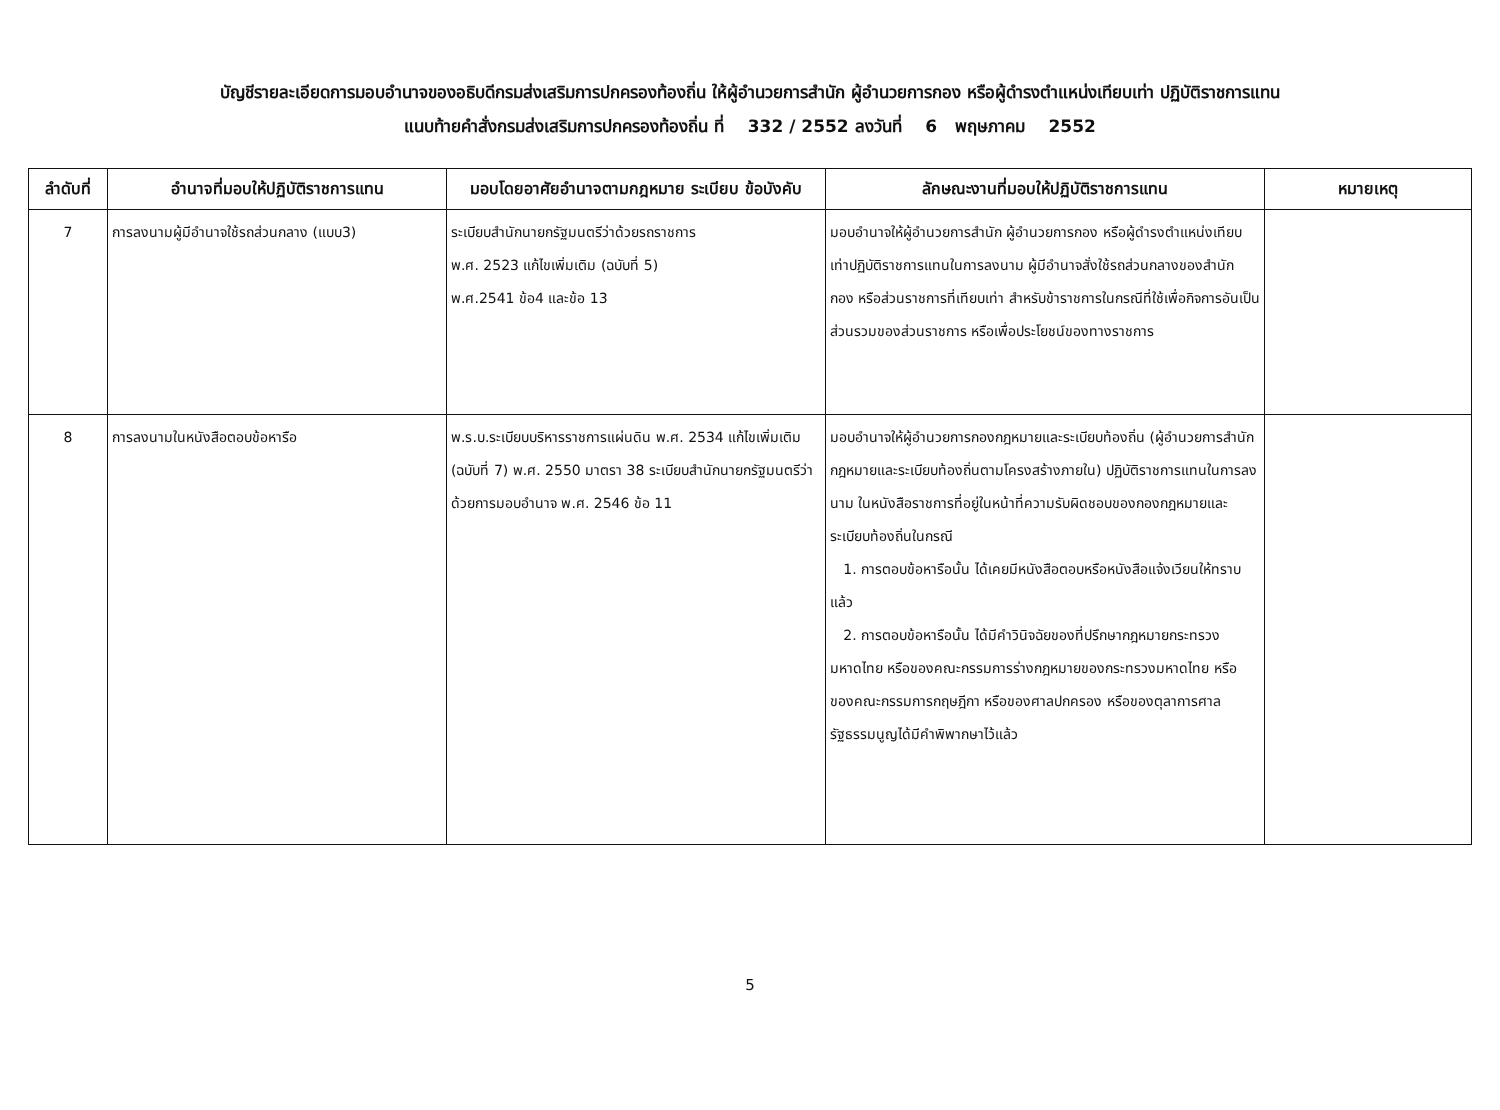บัญชีรายละเอียดการมอบอำนาจของอธิบดีกรมส่งเสริมการปกครองท้องถิ่น ให้ผู้อำนวยการสำนัก ผู้อำนวยการกอง หรือผู้ดำรงตำแหน่งเทียบเท่า ปฏิบัติราชการแทน
แนบท้ายคำสั่งกรมส่งเสริมการปกครองท้องถิ่น ที่ 332 / 2552 ลงวันที่ 6 พฤษภาคม 2552
| ลำดับที่ | อำนาจที่มอบให้ปฏิบัติราชการแทน | มอบโดยอาศัยอำนาจตามกฎหมาย ระเบียบ ข้อบังคับ | ลักษณะงานที่มอบให้ปฏิบัติราชการแทน | หมายเหตุ |
| --- | --- | --- | --- | --- |
| 7 | การลงนามผู้มีอำนาจใช้รถส่วนกลาง (แบบ3) | ระเบียบสำนักนายกรัฐมนตรีว่าด้วยรถราชการ พ.ศ. 2523 แก้ไขเพิ่มเติม (ฉบับที่ 5) พ.ศ.2541 ข้อ4 และข้อ 13 | มอบอำนาจให้ผู้อำนวยการสำนัก ผู้อำนวยการกอง หรือผู้ดำรงตำแหน่งเทียบเท่าปฏิบัติราชการแทนในการลงนาม ผู้มีอำนาจสั่งใช้รถส่วนกลางของสำนัก กอง หรือส่วนราชการที่เทียบเท่า สำหรับข้าราชการในกรณีที่ใช้เพื่อกิจการอันเป็นส่วนรวมของส่วนราชการ หรือเพื่อประโยชน์ของทางราชการ | |
| 8 | การลงนามในหนังสือตอบข้อหารือ | พ.ร.บ.ระเบียบบริหารราชการแผ่นดิน พ.ศ. 2534 แก้ไขเพิ่มเติม (ฉบับที่ 7) พ.ศ. 2550 มาตรา 38 ระเบียบสำนักนายกรัฐมนตรีว่าด้วยการมอบอำนาจ พ.ศ. 2546 ข้อ 11 | มอบอำนาจให้ผู้อำนวยการกองกฎหมายและระเบียบท้องถิ่น (ผู้อำนวยการสำนักกฎหมายและระเบียบท้องถิ่นตามโครงสร้างภายใน) ปฏิบัติราชการแทนในการลงนาม ในหนังสือราชการที่อยู่ในหน้าที่ความรับผิดชอบของกองกฎหมายและระเบียบท้องถิ่นในกรณี 1. การตอบข้อหารือนั้น ได้เคยมีหนังสือตอบหรือหนังสือแจ้งเวียนให้ทราบแล้ว 2. การตอบข้อหารือนั้น ได้มีคำวินิจฉัยของที่ปรึกษากฎหมายกระทรวงมหาดไทย หรือของคณะกรรมการร่างกฎหมายของกระทรวงมหาดไทย หรือของคณะกรรมการกฤษฎีกา หรือของศาลปกครอง หรือของตุลาการศาลรัฐธรรมนูญได้มีคำพิพากษาไว้แล้ว | |
5